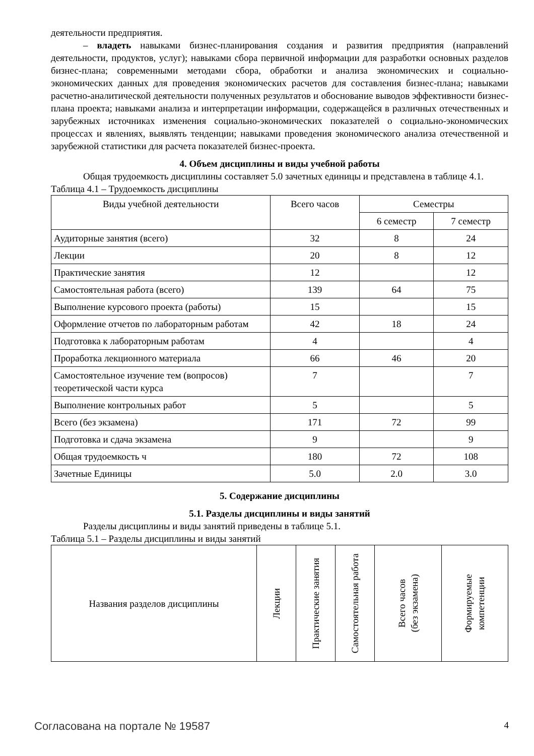деятельности предприятия.
– владеть навыками бизнес-планирования создания и развития предприятия (направлений деятельности, продуктов, услуг); навыками сбора первичной информации для разработки основных разделов бизнес-плана; современными методами сбора, обработки и анализа экономических и социально-экономических данных для проведения экономических расчетов для составления бизнес-плана; навыками расчетно-аналитической деятельности полученных результатов и обоснование выводов эффективности бизнес-плана проекта; навыками анализа и интерпретации информации, содержащейся в различных отечественных и зарубежных источниках изменения социально-экономических показателей о социально-экономических процессах и явлениях, выявлять тенденции; навыками проведения экономического анализа отечественной и зарубежной статистики для расчета показателей бизнес-проекта.
4. Объем дисциплины и виды учебной работы
Общая трудоемкость дисциплины составляет 5.0 зачетных единицы и представлена в таблице 4.1.
Таблица 4.1 – Трудоемкость дисциплины
| Виды учебной деятельности | Всего часов | Семестры | |
| --- | --- | --- | --- |
| | | 6 семестр | 7 семестр |
| Аудиторные занятия (всего) | 32 | 8 | 24 |
| Лекции | 20 | 8 | 12 |
| Практические занятия | 12 | | 12 |
| Самостоятельная работа (всего) | 139 | 64 | 75 |
| Выполнение курсового проекта (работы) | 15 | | 15 |
| Оформление отчетов по лабораторным работам | 42 | 18 | 24 |
| Подготовка к лабораторным работам | 4 | | 4 |
| Проработка лекционного материала | 66 | 46 | 20 |
| Самостоятельное изучение тем (вопросов) теоретической части курса | 7 | | 7 |
| Выполнение контрольных работ | 5 | | 5 |
| Всего (без экзамена) | 171 | 72 | 99 |
| Подготовка и сдача экзамена | 9 | | 9 |
| Общая трудоемкость ч | 180 | 72 | 108 |
| Зачетные Единицы | 5.0 | 2.0 | 3.0 |
5. Содержание дисциплины
5.1. Разделы дисциплины и виды занятий
Разделы дисциплины и виды занятий приведены в таблице 5.1.
Таблица 5.1 – Разделы дисциплины и виды занятий
| Названия разделов дисциплины | Лекции | Практические занятия | Самостоятельная работа | Всего часов (без экзамена) | Формируемые компетенции |
| --- | --- | --- | --- | --- | --- |
Согласована на портале № 19587 4